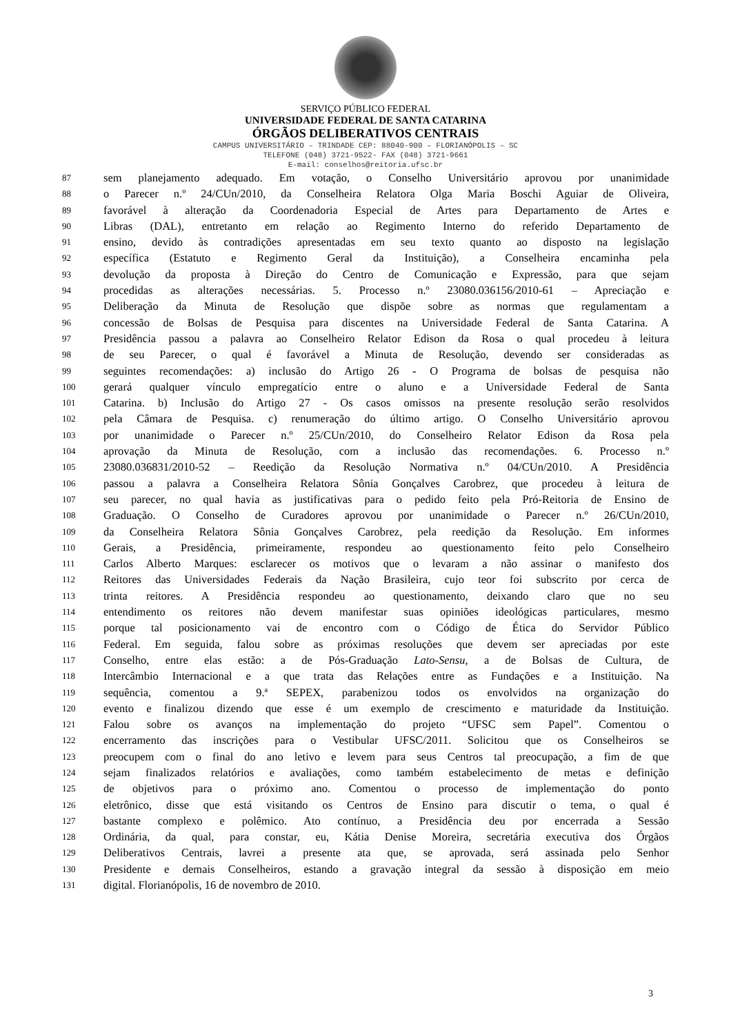SERVIÇO PÚBLICO FEDERAL
UNIVERSIDADE FEDERAL DE SANTA CATARINA
ÓRGÃOS DELIBERATIVOS CENTRAIS
CAMPUS UNIVERSITÁRIO – TRINDADE CEP: 88040-900 – FLORIANÓPOLIS – SC
TELEFONE (048) 3721-9522- FAX (048) 3721-9661
E-mail: conselhos@reitoria.ufsc.br
87 sem planejamento adequado. Em votação, o Conselho Universitário aprovou por unanimidade
88 o Parecer n.º 24/CUn/2010, da Conselheira Relatora Olga Maria Boschi Aguiar de Oliveira,
89 favorável à alteração da Coordenadoria Especial de Artes para Departamento de Artes e
90 Libras (DAL), entretanto em relação ao Regimento Interno do referido Departamento de
91 ensino, devido às contradições apresentadas em seu texto quanto ao disposto na legislação
92 específica (Estatuto e Regimento Geral da Instituição), a Conselheira encaminha pela
93 devolução da proposta à Direção do Centro de Comunicação e Expressão, para que sejam
94 procedidas as alterações necessárias. 5. Processo n.º 23080.036156/2010-61 – Apreciação e
95 Deliberação da Minuta de Resolução que dispõe sobre as normas que regulamentam a
96 concessão de Bolsas de Pesquisa para discentes na Universidade Federal de Santa Catarina. A
97 Presidência passou a palavra ao Conselheiro Relator Edison da Rosa o qual procedeu à leitura
98 de seu Parecer, o qual é favorável a Minuta de Resolução, devendo ser consideradas as
99 seguintes recomendações: a) inclusão do Artigo 26 - O Programa de bolsas de pesquisa não
100 gerará qualquer vínculo empregatício entre o aluno e a Universidade Federal de Santa
101 Catarina. b) Inclusão do Artigo 27 - Os casos omissos na presente resolução serão resolvidos
102 pela Câmara de Pesquisa. c) renumeração do último artigo. O Conselho Universitário aprovou
103 por unanimidade o Parecer n.º 25/CUn/2010, do Conselheiro Relator Edison da Rosa pela
104 aprovação da Minuta de Resolução, com a inclusão das recomendações. 6. Processo n.º
105 23080.036831/2010-52 – Reedição da Resolução Normativa n.º 04/CUn/2010. A Presidência
106 passou a palavra a Conselheira Relatora Sônia Gonçalves Carobrez, que procedeu à leitura de
107 seu parecer, no qual havia as justificativas para o pedido feito pela Pró-Reitoria de Ensino de
108 Graduação. O Conselho de Curadores aprovou por unanimidade o Parecer n.º 26/CUn/2010,
109 da Conselheira Relatora Sônia Gonçalves Carobrez, pela reedição da Resolução. Em informes
110 Gerais, a Presidência, primeiramente, respondeu ao questionamento feito pelo Conselheiro
111 Carlos Alberto Marques: esclarecer os motivos que o levaram a não assinar o manifesto dos
112 Reitores das Universidades Federais da Nação Brasileira, cujo teor foi subscrito por cerca de
113 trinta reitores. A Presidência respondeu ao questionamento, deixando claro que no seu
114 entendimento os reitores não devem manifestar suas opiniões ideológicas particulares, mesmo
115 porque tal posicionamento vai de encontro com o Código de Ética do Servidor Público
116 Federal. Em seguida, falou sobre as próximas resoluções que devem ser apreciadas por este
117 Conselho, entre elas estão: a de Pós-Graduação Lato-Sensu, a de Bolsas de Cultura, de
118 Intercâmbio Internacional e a que trata das Relações entre as Fundações e a Instituição. Na
119 sequência, comentou a 9.ª SEPEX, parabenizou todos os envolvidos na organização do
120 evento e finalizou dizendo que esse é um exemplo de crescimento e maturidade da Instituição.
121 Falou sobre os avanços na implementação do projeto “UFSC sem Papel”. Comentou o
122 encerramento das inscrições para o Vestibular UFSC/2011. Solicitou que os Conselheiros se
123 preocupem com o final do ano letivo e levem para seus Centros tal preocupação, a fim de que
124 sejam finalizados relatórios e avaliações, como também estabelecimento de metas e definição
125 de objetivos para o próximo ano. Comentou o processo de implementação do ponto
126 eletrônico, disse que está visitando os Centros de Ensino para discutir o tema, o qual é
127 bastante complexo e polêmico. Ato contínuo, a Presidência deu por encerrada a Sessão
128 Ordinária, da qual, para constar, eu, Kátia Denise Moreira, secretária executiva dos Órgãos
129 Deliberativos Centrais, lavrei a presente ata que, se aprovada, será assinada pelo Senhor
130 Presidente e demais Conselheiros, estando a gravação integral da sessão à disposição em meio
131 digital. Florianópolis, 16 de novembro de 2010.
3